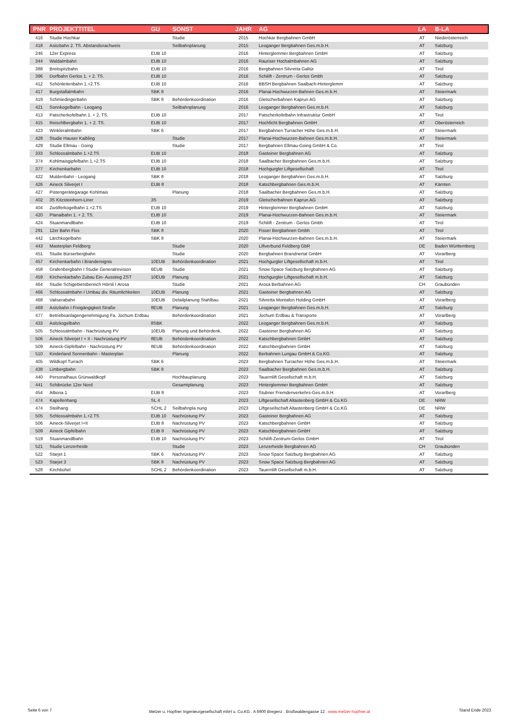| PNR | PROJEKTTITEL | GU | SONST | JAHR | AG | LA | B-LA |
| --- | --- | --- | --- | --- | --- | --- | --- |
| 416 | Studie Hochkar | | Studie | 2015 | Hochkar Bergbahnen GmbH | AT | Niederösterreich |
| 418 | Asitzbahn 2. TS. Abstandsnachweis | | Seilbahnplanung | 2015 | Leoganger Bergbahnen Ges.m.b.H. | AT | Salzburg |
| 246 | 12er Express | EUB 10 | | 2016 | Hinterglemmer Bergbahnen GmbH | AT | Salzburg |
| 344 | Waldalmbahn | EUB 10 | | 2016 | Rauriser Hochalmbahnen AG | AT | Salzburg |
| 388 | Breitspitzbahn | EUB 10 | | 2016 | Bergbahnen Silvretta Galtür | AT | Tirol |
| 396 | Dorfbahn Gerlos 1. + 2. TS. | EUB 10 | | 2016 | Schilift - Zentrum - Gerlos Gmbh | AT | Salzburg |
| 412 | Schönleitenbahn 1.+2.TS | EUB 10 | | 2016 | BBSH Bergbahnen Saalbach-Hinterglemm | AT | Salzburg |
| 417 | Burgstallalmbahn | SBK 8 | | 2016 | Planai-Hochwurzen-Bahnen Ges.m.b.H. | AT | Steiermark |
| 419 | Schmiedingerbahn | SBK 8 | Behördenkoordination | 2016 | Gletscherbahnen Kaprun AG | AT | Salzburg |
| 421 | Sonnkogelbahn - Leogang | | Seilbahnplanung | 2016 | Leoganger Bergbahnen Ges.m.b.H. | AT | Salzburg |
| 413 | Patscherkofelbahn 1. + 2. TS. | EUB 10 | | 2017 | Patscherkofelbahn Infrastruktur GmbH | AT | Tirol |
| 415 | Reischlbergbahn 1. + 2. TS. | EUB 10 | | 2017 | Hochficht Bergbahnen GmbH | AT | Oberösterreich |
| 423 | Winkleralmbahn | SBK 6 | | 2017 | Bergbahnen Turracher Höhe Ges.m.b.H. | AT | Steiermark |
| 428 | Studie Hauser Kaibling | | Studie | 2017 | Planai-Hochwurzen-Bahnen Ges.m.b.H. | AT | Steiermark |
| 429 | Studie Ellmau - Going | | Studie | 2017 | Bergbahnen Ellmau-Going GmbH & Co. | AT | Tirol |
| 333 | Schlossalmbahn 1.+2.TS | EUB 10 | | 2018 | Gasteiner Bergbahnen AG | AT | Salzburg |
| 374 | Kohlmaisgipfelbahn 1.+2.TS | EUB 10 | | 2018 | Saalbacher Bergbahnen Ges.m.b.H. | AT | Salzburg |
| 377 | Kirchenkarbahn | EUB 10 | | 2018 | Hochgurgler Liftgesellschaft | AT | Tirol |
| 422 | Muldenbahn - Leogang | SBK 8 | | 2018 | Leoganger Bergbahnen Ges.m.b.H. | AT | Salzburg |
| 426 | Aineck Silverjet I | EUB 8 | | 2018 | Katschbergbahnen Ges.m.b.H. | AT | Kärnten |
| 427 | Pistengerätegarage Kohlmais | | Planung | 2018 | Saalbacher Bergbahnen Ges.m.b.H. | AT | Salzburg |
| 402 | 3S Kitzsteinhorn-Liner | 3S | | 2019 | Gletscherbahnen Kaprun AG | AT | Salzburg |
| 404 | Zwölferkogelbahn 1.+2.TS | EUB 10 | | 2019 | Hinterglemmer Bergbahnen GmbH | AT | Salzburg |
| 420 | Planaibahn 1. + 2. TS. | EUB 10 | | 2019 | Planai-Hochwurzen-Bahnen Ges.m.b.H. | AT | Steiermark |
| 424 | Stuanmandlbahn | EUB 10 | | 2019 | Schilift - Zentrum - Gerlos Gmbh | AT | Tirol |
| 291 | 12er Bahn Fiss | SBK 8 | | 2020 | Fisser Bergbahnen Gmbh | AT | Tirol |
| 442 | Lärchkogelbahn | SBK 8 | | 2020 | Planai-Hochwurzen-Bahnen Ges.m.b.H. | AT | Steiermark |
| 443 | Masterplan Feldberg | | Studie | 2020 | Liftverbund Feldberg GbR | DE | Baden Württemberg |
| 451 | Studie Bürserbergbahn | | Studie | 2020 | Bergbahnen Brandnertal GmbH | AT | Vorarlberg |
| 457 | Kirchenkarbahn I Brandereignis | 10EUB | Behördenkoordination | 2021 | Hochgurgler Liftgesellschaft m.b.H. | AT | Tirol |
| 458 | Grafenbergbahn I Studie Generalrevision | 6EUB | Studie | 2021 | Snow Space Salzburg Bergbahnen AG | AT | Salzburg |
| 459 | Kirchenkarbahn Zubau Ein- Ausstieg ZST | 10EUB | Planung | 2021 | Hochgurgler Liftgesellschaft m.b.H. | AT | Salzburg |
| 464 | Studie Schigebietsbereich Hörnli I Arosa | | Studie | 2021 | Arosa Berbahnen AG | CH | Graubünden |
| 466 | Schlossalmbahn I Umbau div. Räumlichkeiten | 10EUB | Planung | 2021 | Gasteiner Bergbahnen AG | AT | Salzburg |
| 468 | Valiserabahn | 10EUB | Detailplanung Stahlbau | 2021 | Silvretta Montafon Holding GmbH | AT | Vorarlberg |
| 469 | Asitzbahn I Freigängigkeit Straße | 8EUB | Planung | 2021 | Leoganger Bergbahnen Ges.m.b.H. | AT | Salzburg |
| 477 | Betriebsanlagengenehmigung Fa. Jochum Erdbau | | Behördenkoordination | 2021 | Jochum Erdbau & Transporte | AT | Vorarlberg |
| 433 | Asitzkogelbahn | 8SBK | | 2022 | Leoganger Bergbahnen Ges.m.b.H. | AT | Salzburg |
| 505 | Schlossalmbahn - Nachrüstung PV | 10EUB | Planung und Behördenk. | 2022 | Gasteiner Bergbahnen AG | AT | Salzburg |
| 506 | Aineck Silverjet I + II - Nachrüstung PV | 8EUB | Behördenkoordination | 2022 | Katschbergbahnen GmbH | AT | Salzburg |
| 509 | Aineck-Gipfelbahn - Nachrüstung PV | 8EUB | Behördenkoordination | 2022 | Katschbergbahnen GmbH | AT | Salzburg |
| 510 | Kinderland Sonnenbahn - Masterplan | | Planung | 2022 | Berbahnen Lungau GmbH & Co.KG | AT | Salzburg |
| 405 | Wildkopf Turrach | SBK 6 | | 2023 | Bergbahnen Turracher Höhe Ges.m.b.H. | AT | Steiermark |
| 438 | Limbergbahn | SBK 8 | | 2023 | Saalbacher Bergbahnen Ges.m.b.H. | AT | Salzburg |
| 440 | Personalhaus Grünwaldkopf | | Hochbauplanung | 2023 | Tauernlift Gesellschaft m.b.H. | AT | Salzburg |
| 441 | Schibrücke 12er Nord | | Gesamtplanung | 2023 | Hinterglemmer Bergbahnen GmbH | AT | Salzburg |
| 454 | Albona 1 | EUB 8 | | 2023 | Stubner Fremdenverkehrs-Ges.m.b.H. | AT | Vorarlberg |
| 474 | Kapellenhang | SL 4 | | 2023 | Liftgesellschaft Altastenberg GmbH & Co.KG | DE | NRW |
| 474 | Steilhang | SCHL 2 | Seilbahnpla nung | 2023 | Liftgesellschaft Altastenberg GmbH & Co.KG | DE | NRW |
| 505 | Schlossalmbahn 1.+2.TS | EUB 10 | Nachrüstung PV | 2023 | Gasteiner Bergbahnen AG | AT | Salzburg |
| 506 | Aineck-Silverjet I+II | EUB 8 | Nachrüstung PV | 2023 | Katschbergbahnen GmbH | AT | Salzburg |
| 509 | Aineck Gipfelbahn | EUB 8 | Nachrüstung PV | 2023 | Katschbergbahnen GmbH | AT | Salzburg |
| 519 | Stuanmandlbahn | EUB 10 | Nachrüstung PV | 2023 | Schilift-Zentrum-Gerlos GmbH | AT | Tirol |
| 521 | Studie Lenzerheide | | Studie | 2023 | Lenzerheide Bergbahnen AG | CH | Graubünden |
| 522 | Starjet 1 | SBK 6 | Nachrüstung PV | 2023 | Snow Space Salzburg Bergbahnen AG | AT | Salzburg |
| 523 | Starjet 3 | SBK 8 | Nachrüstung PV | 2023 | Snow Space Salzburg Bergbahnen AG | AT | Salzburg |
| 528 | Kirchbühel | SCHL 2 | Behördenkoordination | 2023 | Tauernlift Gesellschaft m.b.H. | AT | Salzburg |
Seite 6 von 7
Melzer u. Hopfner Ingenieurgesellschaft mbH u. Co.KG . A 6900 Bregenz . Broßwaldengasse 12 . www.melzer-hopfner.at
Stand Ende 2023